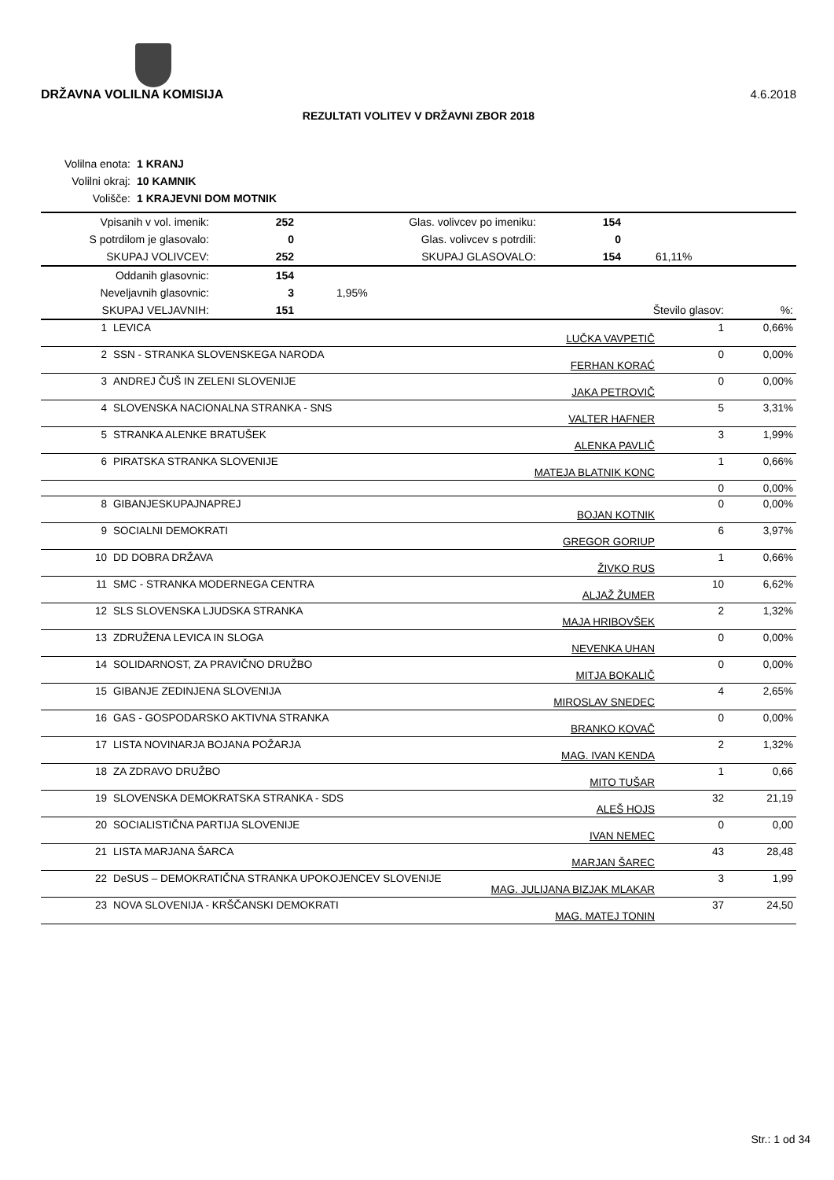DRŽAVNA VOLILNA KOMISIJA 4.6.2018
REZULTATI VOLITEV V DRŽAVNI ZBOR 2018
| Volilna enota: | 1 KRANJ |
| Volilni okraj: | 10 KAMNIK |
| Volišče: | 1 KRAJEVNI DOM MOTNIK |
| Vpisanih v vol. imenik: | 252 | Glas. volivcev po imeniku: | 154 | |
| S potrdilom je glasovalo: | 0 | Glas. volivcev s potrdili: | 0 | |
| SKUPAJ VOLIVCEV: | 252 | SKUPAJ GLASOVALO: | 154 | 61,11% |
| Oddanih glasovnic: | 154 | | | |
| Neveljavnih glasovnic: | 3 | 1,95% | | |
| SKUPAJ VELJAVNIH: | 151 | | Število glasov: | %: |
| 1 | LEVICA | LUČKA VAVPETIČ | 1 | 0,66% |
| 2 | SSN - STRANKA SLOVENSKEGA NARODA | FERHAN KORAĆ | 0 | 0,00% |
| 3 | ANDREJ ČUŠ IN ZELENI SLOVENIJE | JAKA PETROVIČ | 0 | 0,00% |
| 4 | SLOVENSKA NACIONALNA STRANKA - SNS | VALTER HAFNER | 5 | 3,31% |
| 5 | STRANKA ALENKE BRATUŠEK | ALENKA PAVLIČ | 3 | 1,99% |
| 6 | PIRATSKA STRANKA SLOVENIJE | MATEJA BLATNIK KONC | 1 | 0,66% |
| | | | 0 | 0,00% |
| 8 | GIBANJESKUPAJNAPREJ | BOJAN KOTNIK | 0 | 0,00% |
| 9 | SOCIALNI DEMOKRATI | GREGOR GORIUP | 6 | 3,97% |
| 10 | DD DOBRA DRŽAVA | ŽIVKO RUS | 1 | 0,66% |
| 11 | SMC - STRANKA MODERNEGA CENTRA | ALJAŽ ŽUMER | 10 | 6,62% |
| 12 | SLS SLOVENSKA LJUDSKA STRANKA | MAJA HRIBOVŠEK | 2 | 1,32% |
| 13 | ZDRUŽENA LEVICA IN SLOGA | NEVENKA UHAN | 0 | 0,00% |
| 14 | SOLIDARNOST, ZA PRAVIČNO DRUŽBO | MITJA BOKALIČ | 0 | 0,00% |
| 15 | GIBANJE ZEDINJENA SLOVENIJA | MIROSLAV SNEDEC | 4 | 2,65% |
| 16 | GAS - GOSPODARSKO AKTIVNA STRANKA | BRANKO KOVAČ | 0 | 0,00% |
| 17 | LISTA NOVINARJA BOJANA POŽARJA | MAG. IVAN KENDA | 2 | 1,32% |
| 18 | ZA ZDRAVO DRUŽBO | MITO TUŠAR | 1 | 0,66 |
| 19 | SLOVENSKA DEMOKRATSKA STRANKA - SDS | ALEŠ HOJS | 32 | 21,19 |
| 20 | SOCIALISTIČNA PARTIJA SLOVENIJE | IVAN NEMEC | 0 | 0,00 |
| 21 | LISTA MARJANA ŠARCA | MARJAN ŠAREC | 43 | 28,48 |
| 22 | DeSUS – DEMOKRATIČNA STRANKA UPOKOJENCEV SLOVENIJE | MAG. JULIJANA BIZJAK MLAKAR | 3 | 1,99 |
| 23 | NOVA SLOVENIJA - KRŠČANSKI DEMOKRATI | MAG. MATEJ TONIN | 37 | 24,50 |
Str.: 1 od 34